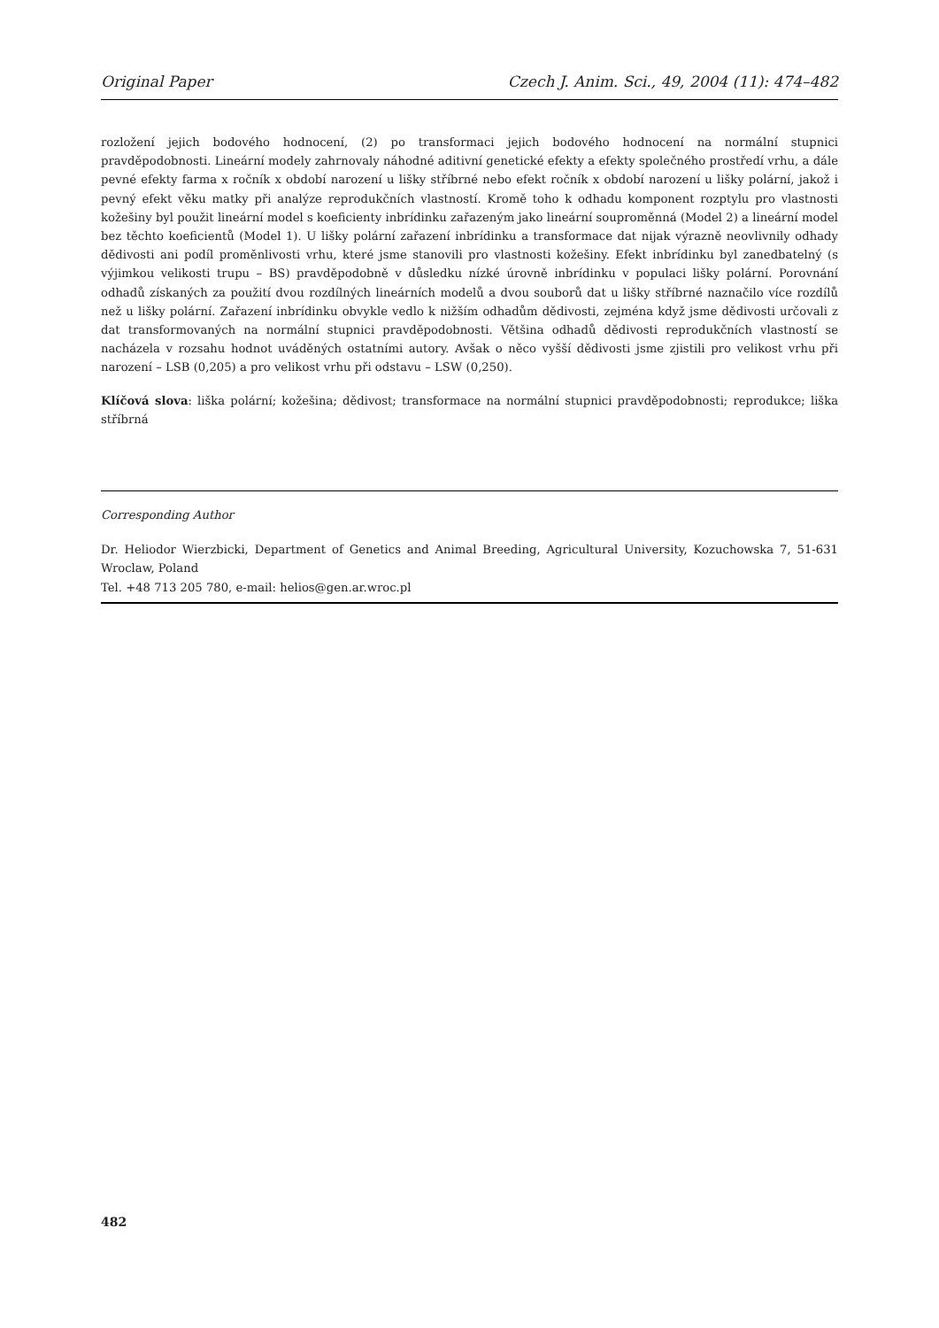Original Paper Czech J. Anim. Sci., 49, 2004 (11): 474–482
rozložení jejich bodového hodnocení, (2) po transformaci jejich bodového hodnocení na normální stupnici pravděpodobnosti. Lineární modely zahrnovaly náhodné aditivní genetické efekty a efekty společného prostředí vrhu, a dále pevné efekty farma x ročník x období narození u lišky stříbrné nebo efekt ročník x období narození u lišky polární, jakož i pevný efekt věku matky při analýze reprodukčních vlastností. Kromě toho k odhadu komponent rozptylu pro vlastnosti kožešiny byl použit lineární model s koeficienty inbrídinku zařazeným jako lineární souproměnná (Model 2) a lineární model bez těchto koeficientů (Model 1). U lišky polární zařazení inbrídinku a transformace dat nijak výrazně neovlivnily odhady dědivosti ani podíl proměnlivosti vrhu, které jsme stanovili pro vlastnosti kožešiny. Efekt inbrídinku byl zanedbatelný (s výjimkou velikosti trupu – BS) pravděpodobně v důsledku nízké úrovně inbrídinku v populaci lišky polární. Porovnání odhadů získaných za použití dvou rozdílných lineárních modelů a dvou souborů dat u lišky stříbrné naznačilo více rozdílů než u lišky polární. Zařazení inbrídinku obvykle vedlo k nižším odhadům dědivosti, zejména když jsme dědivosti určovali z dat transformovaných na normální stupnici pravděpodobnosti. Většina odhadů dědivosti reprodukčních vlastností se nacházela v rozsahu hodnot uváděných ostatními autory. Avšak o něco vyšší dědivosti jsme zjistili pro velikost vrhu při narození – LSB (0,205) a pro velikost vrhu při odstavu – LSW (0,250).
Klíčová slova: liška polární; kožešina; dědivost; transformace na normální stupnici pravděpodobnosti; reprodukce; liška stříbrná
Corresponding Author
Dr. Heliodor Wierzbicki, Department of Genetics and Animal Breeding, Agricultural University, Kozuchowska 7, 51-631 Wroclaw, Poland
Tel. +48 713 205 780, e-mail: helios@gen.ar.wroc.pl
482